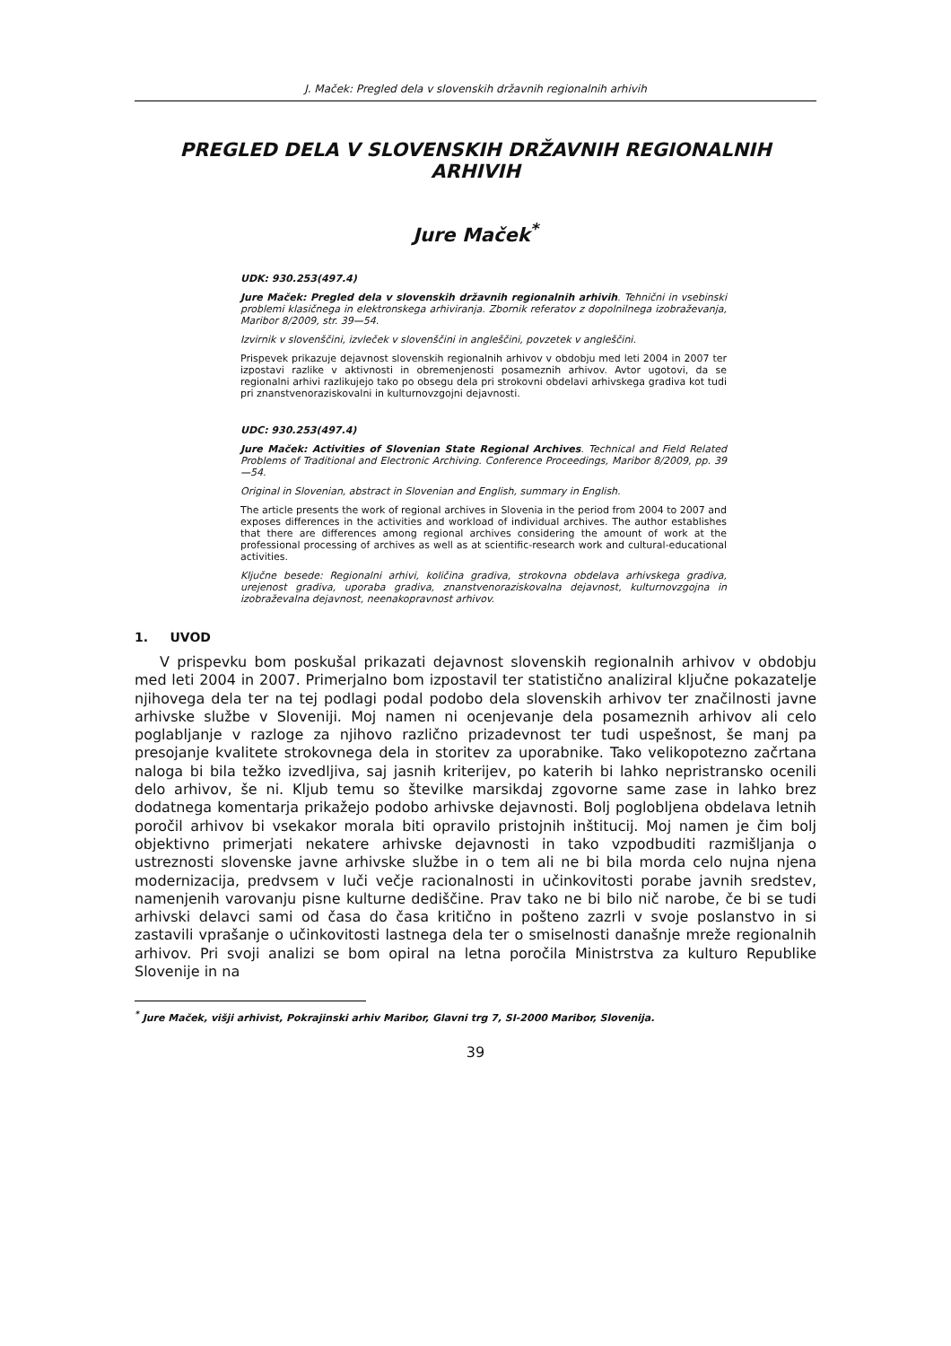J. Maček: Pregled dela v slovenskih državnih regionalnih arhivih
PREGLED DELA V SLOVENSKIH DRŽAVNIH REGIONALNIH ARHIVIH
Jure Maček<sup>*</sup>
UDK: 930.253(497.4)
Jure Maček: Pregled dela v slovenskih državnih regionalnih arhivih. Tehnični in vsebinski problemi klasičnega in elektronskega arhiviranja. Zbornik referatov z dopolnilnega izobraževanja, Maribor 8/2009, str. 39—54.
Izvirnik v slovenščini, izvleček v slovenščini in angleščini, povzetek v angleščini.
Prispevek prikazuje dejavnost slovenskih regionalnih arhivov v obdobju med leti 2004 in 2007 ter izpostavi razlike v aktivnosti in obremenjenosti posameznih arhivov. Avtor ugotovi, da se regionalni arhivi razlikujejo tako po obsegu dela pri strokovni obdelavi arhivskega gradiva kot tudi pri znanstvenoraziskovalni in kulturnovzgojni dejavnosti.
UDC: 930.253(497.4)
Jure Maček: Activities of Slovenian State Regional Archives. Technical and Field Related Problems of Traditional and Electronic Archiving. Conference Proceedings, Maribor 8/2009, pp. 39—54.
Original in Slovenian, abstract in Slovenian and English, summary in English.
The article presents the work of regional archives in Slovenia in the period from 2004 to 2007 and exposes differences in the activities and workload of individual archives. The author establishes that there are differences among regional archives considering the amount of work at the professional processing of archives as well as at scientific-research work and cultural-educational activities.
Ključne besede: Regionalni arhivi, količina gradiva, strokovna obdelava arhivskega gradiva, urejenost gradiva, uporaba gradiva, znanstvenoraziskovalna dejavnost, kulturnovzgojna in izobraževalna dejavnost, neenakopravnost arhivov.
1. UVOD
V prispevku bom poskušal prikazati dejavnost slovenskih regionalnih arhivov v obdobju med leti 2004 in 2007. Primerjalno bom izpostavil ter statistično analiziral ključne pokazatelje njihovega dela ter na tej podlagi podal podobo dela slovenskih arhivov ter značilnosti javne arhivske službe v Sloveniji. Moj namen ni ocenjevanje dela posameznih arhivov ali celo poglabljanje v razloge za njihovo različno prizadevnost ter tudi uspešnost, še manj pa presojanje kvalitete strokovnega dela in storitev za uporabnike. Tako velikopotezno začrtana naloga bi bila težko izvedljiva, saj jasnih kriterijev, po katerih bi lahko nepristransko ocenili delo arhivov, še ni. Kljub temu so številke marsikdaj zgovorne same zase in lahko brez dodatnega komentarja prikažejo podobo arhivske dejavnosti. Bolj poglobljena obdelava letnih poročil arhivov bi vsekakor morala biti opravilo pristojnih inštitucij. Moj namen je čim bolj objektivno primerjati nekatere arhivske dejavnosti in tako vzpodbuditi razmišljanja o ustreznosti slovenske javne arhivske službe in o tem ali ne bi bila morda celo nujna njena modernizacija, predvsem v luči večje racionalnosti in učinkovitosti porabe javnih sredstev, namenjenih varovanju pisne kulturne dediščine. Prav tako ne bi bilo nič narobe, če bi se tudi arhivski delavci sami od časa do časa kritično in pošteno zazrli v svoje poslanstvo in si zastavili vprašanje o učinkovitosti lastnega dela ter o smiselnosti današnje mreže regionalnih arhivov. Pri svoji analizi se bom opiral na letna poročila Ministrstva za kulturo Republike Slovenije in na
<sup>*</sup> Jure Maček, višji arhivist, Pokrajinski arhiv Maribor, Glavni trg 7, SI-2000 Maribor, Slovenija.
39